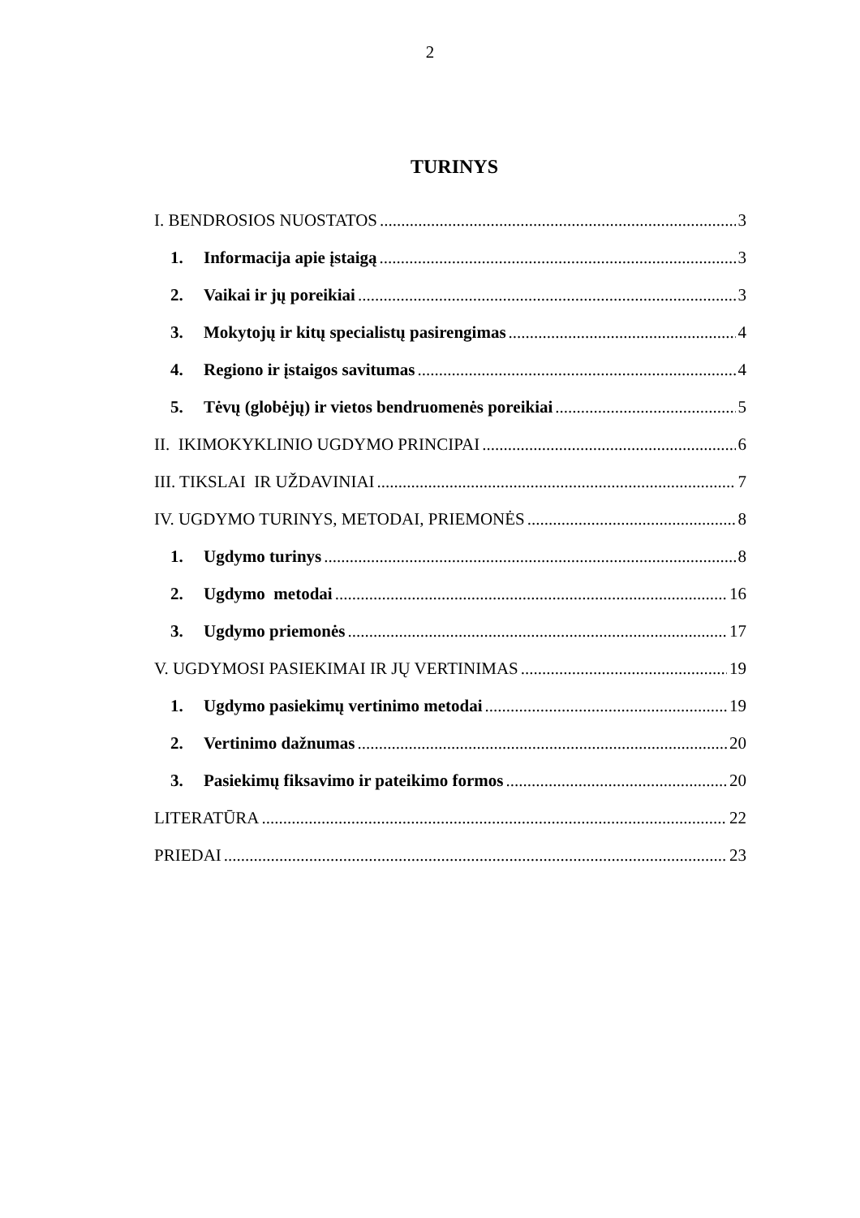2
TURINYS
I. BENDROSIOS NUOSTATOS 3
1. Informacija apie įstaigą 3
2. Vaikai ir jų poreikiai 3
3. Mokytojų ir kitų specialistų pasirengimas 4
4. Regiono ir įstaigos savitumas 4
5. Tėvų (globėjų) ir vietos bendruomenės poreikiai 5
II. IKIMOKYKLINIO UGDYMO PRINCIPAI 6
III. TIKSLAI IR UŽDAVINIAI 7
IV. UGDYMO TURINYS, METODAI, PRIEMONĖS 8
1. Ugdymo turinys 8
2. Ugdymo metodai 16
3. Ugdymo priemonės 17
V. UGDYMOSI PASIEKIMAI IR JŲ VERTINIMAS 19
1. Ugdymo pasiekimų vertinimo metodai 19
2. Vertinimo dažnumas 20
3. Pasiekimų fiksavimo ir pateikimo formos 20
LITERATŪRA 22
PRIEDAI 23